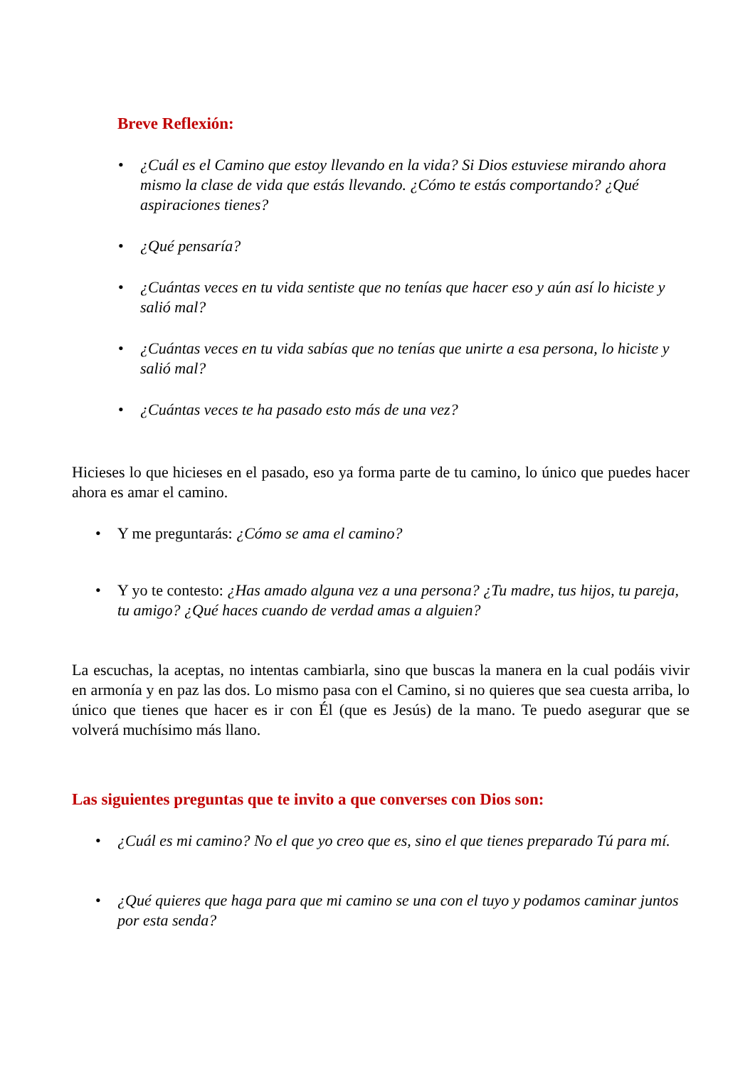Breve Reflexión:
• ¿Cuál es el Camino que estoy llevando en la vida? Si Dios estuviese mirando ahora mismo la clase de vida que estás llevando. ¿Cómo te estás comportando? ¿Qué aspiraciones tienes?
• ¿Qué pensaría?
• ¿Cuántas veces en tu vida sentiste que no tenías que hacer eso y aún así lo hiciste y salió mal?
• ¿Cuántas veces en tu vida sabías que no tenías que unirte a esa persona, lo hiciste y salió mal?
• ¿Cuántas veces te ha pasado esto más de una vez?
Hicieses lo que hicieses en el pasado, eso ya forma parte de tu camino, lo único que puedes hacer ahora es amar el camino.
• Y me preguntarás: ¿Cómo se ama el camino?
• Y yo te contesto: ¿Has amado alguna vez a una persona? ¿Tu madre, tus hijos, tu pareja, tu amigo? ¿Qué haces cuando de verdad amas a alguien?
La escuchas, la aceptas, no intentas cambiarla, sino que buscas la manera en la cual podáis vivir en armonía y en paz las dos. Lo mismo pasa con el Camino, si no quieres que sea cuesta arriba, lo único que tienes que hacer es ir con Él (que es Jesús) de la mano. Te puedo asegurar que se volverá muchísimo más llano.
Las siguientes preguntas que te invito a que converses con Dios son:
• ¿Cuál es mi camino? No el que yo creo que es, sino el que tienes preparado Tú para mí.
• ¿Qué quieres que haga para que mi camino se una con el tuyo y podamos caminar juntos por esta senda?